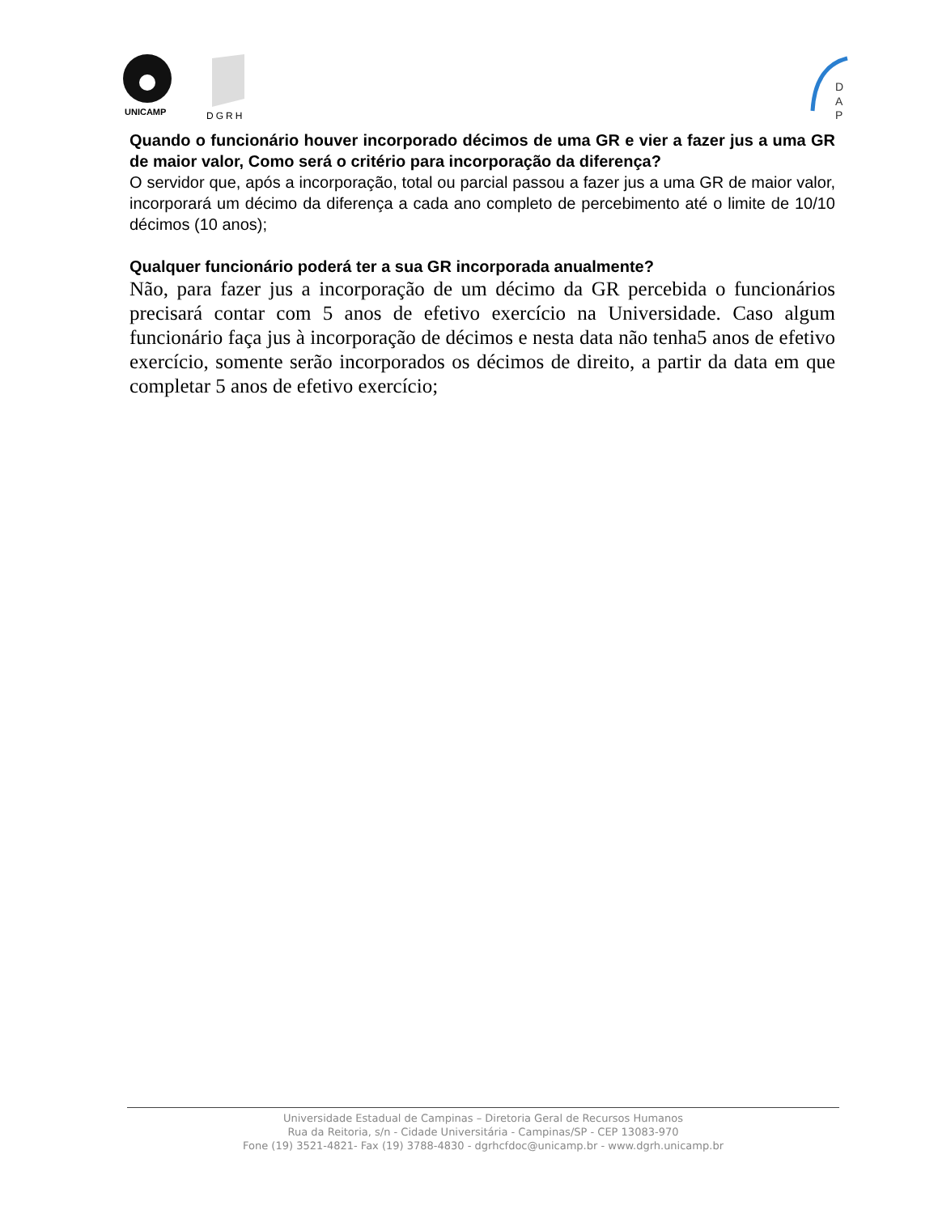UNICAMP
DGRH
D
A
P
Quando o funcionário houver incorporado décimos de uma GR e vier a fazer jus a uma GR de maior valor, Como será o critério para incorporação da diferença?
O servidor que, após a incorporação, total ou parcial passou a fazer jus a uma GR de maior valor, incorporará um décimo da diferença a cada ano completo de percebimento até o limite de 10/10 décimos (10 anos);
Qualquer funcionário poderá ter a sua GR incorporada anualmente?
Não, para fazer jus a incorporação de um décimo da GR percebida o funcionários precisará contar com 5 anos de efetivo exercício na Universidade. Caso algum funcionário faça jus à incorporação de décimos e nesta data não tenha5 anos de efetivo exercício, somente serão incorporados os décimos de direito, a partir da data em que completar 5 anos de efetivo exercício;
Universidade Estadual de Campinas – Diretoria Geral de Recursos Humanos
Rua da Reitoria, s/n - Cidade Universitária - Campinas/SP - CEP 13083-970
Fone (19) 3521-4821- Fax (19) 3788-4830 - dgrhcfdoc@unicamp.br - www.dgrh.unicamp.br